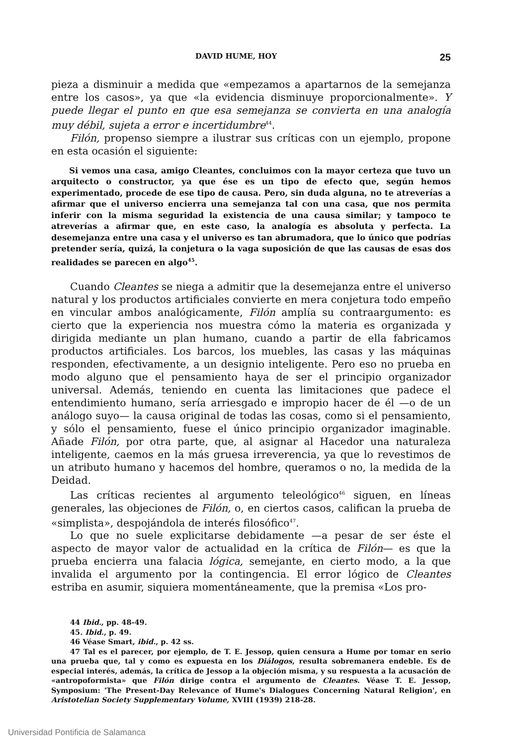DAVID HUME, HOY 25
pieza a disminuir a medida que «empezamos a apartarnos de la semejanza entre los casos», ya que «la evidencia disminuye proporcionalmente». Y puede llegar el punto en que esa semejanza se convierta en una analogía muy débil, sujeta a error e incertidumbre<sup>44</sup>.
Filón, propenso siempre a ilustrar sus críticas con un ejemplo, propone en esta ocasión el siguiente:
Si vemos una casa, amigo Cleantes, concluimos con la mayor certeza que tuvo un arquitecto o constructor, ya que ése es un tipo de efecto que, según hemos experimentado, procede de ese tipo de causa. Pero, sin duda alguna, no te atreverías a afirmar que el universo encierra una semejanza tal con una casa, que nos permita inferir con la misma seguridad la existencia de una causa similar; y tampoco te atreverías a afirmar que, en este caso, la analogía es absoluta y perfecta. La desemejanza entre una casa y el universo es tan abrumadora, que lo único que podrías pretender sería, quizá, la conjetura o la vaga suposición de que las causas de esas dos realidades se parecen en algo<sup>45</sup>.
Cuando Cleantes se niega a admitir que la desemejanza entre el universo natural y los productos artificiales convierte en mera conjetura todo empeño en vincular ambos analógicamente, Filón amplía su contraargumento: es cierto que la experiencia nos muestra cómo la materia es organizada y dirigida mediante un plan humano, cuando a partir de ella fabricamos productos artificiales. Los barcos, los muebles, las casas y las máquinas responden, efectivamente, a un designio inteligente. Pero eso no prueba en modo alguno que el pensamiento haya de ser el principio organizador universal. Además, teniendo en cuenta las limitaciones que padece el entendimiento humano, sería arriesgado e impropio hacer de él —o de un análogo suyo— la causa original de todas las cosas, como si el pensamiento, y sólo el pensamiento, fuese el único principio organizador imaginable. Añade Filón, por otra parte, que, al asignar al Hacedor una naturaleza inteligente, caemos en la más gruesa irreverencia, ya que lo revestimos de un atributo humano y hacemos del hombre, queramos o no, la medida de la Deidad.
Las críticas recientes al argumento teleológico<sup>46</sup> siguen, en líneas generales, las objeciones de Filón, o, en ciertos casos, califican la prueba de «simplista», despojándola de interés filosófico<sup>47</sup>.
Lo que no suele explicitarse debidamente —a pesar de ser éste el aspecto de mayor valor de actualidad en la crítica de Filón— es que la prueba encierra una falacia lógica, semejante, en cierto modo, a la que invalida el argumento por la contingencia. El error lógico de Cleantes estriba en asumir, siquiera momentáneamente, que la premisa «Los pro-
44 Ibid., pp. 48-49.
45. Ibid., p. 49.
46 Véase Smart, ibid., p. 42 ss.
47 Tal es el parecer, por ejemplo, de T. E. Jessop, quien censura a Hume por tomar en serio una prueba que, tal y como es expuesta en los Diálogos, resulta sobremanera endeble. Es de especial interés, además, la crítica de Jessop a la objeción misma, y su respuesta a la acusación de «antropoformista» que Filón dirige contra el argumento de Cleantes. Véase T. E. Jessop, Symposium: 'The Present-Day Relevance of Hume's Dialogues Concerning Natural Religion', en Aristotelian Society Supplementary Volume, XVIII (1939) 218-28.
Universidad Pontificia de Salamanca